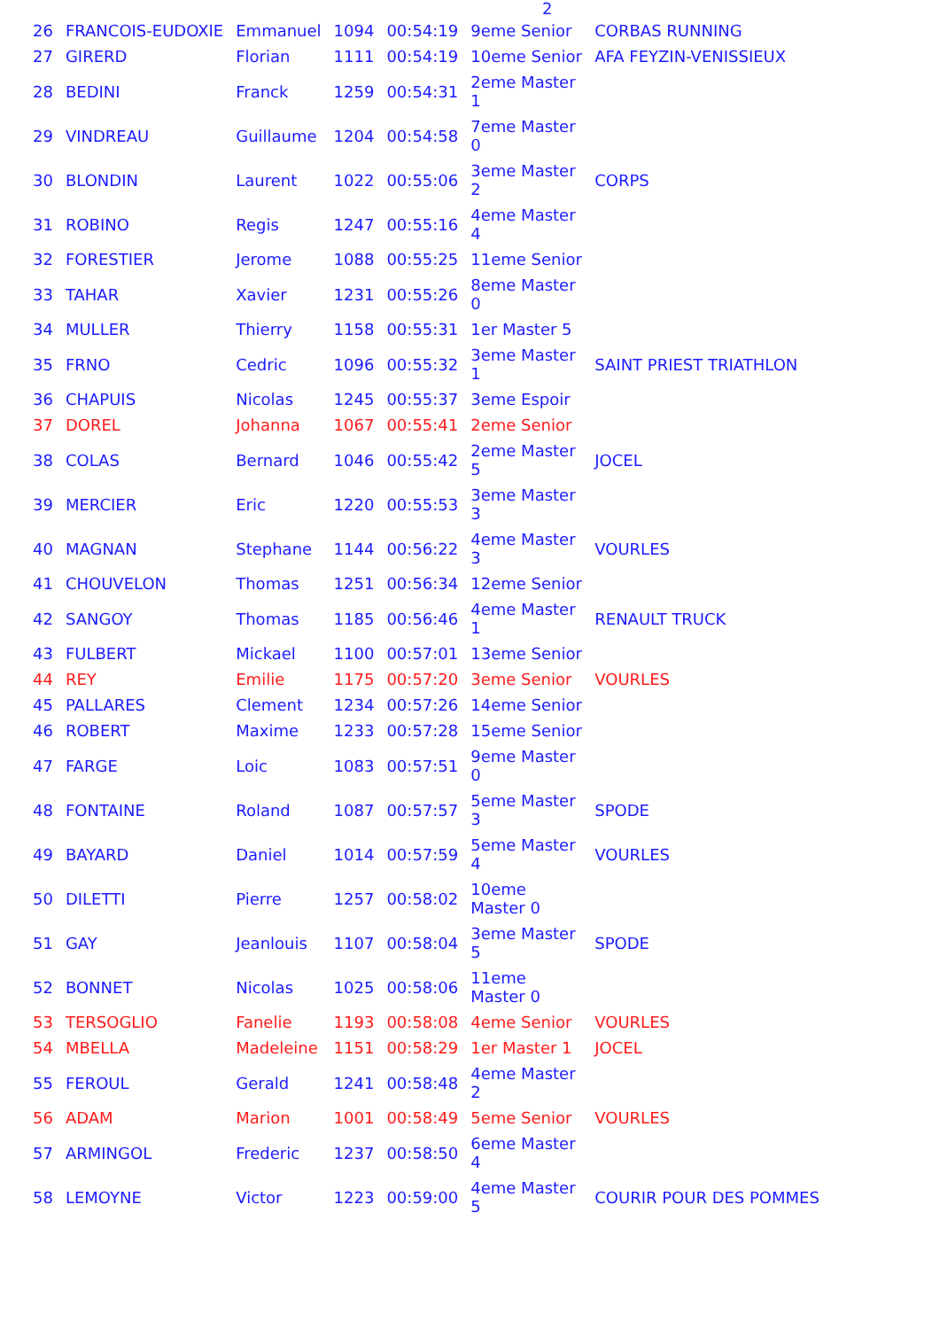2
| 26 | FRANCOIS-EUDOXIE | Emmanuel | 1094 | 00:54:19 | 9eme Senior | CORBAS RUNNING |
| 27 | GIRERD | Florian | 1111 | 00:54:19 | 10eme Senior | AFA FEYZIN-VENISSIEUX |
| 28 | BEDINI | Franck | 1259 | 00:54:31 | 2eme Master 1 | |
| 29 | VINDREAU | Guillaume | 1204 | 00:54:58 | 7eme Master 0 | |
| 30 | BLONDIN | Laurent | 1022 | 00:55:06 | 3eme Master 2 | CORPS |
| 31 | ROBINO | Regis | 1247 | 00:55:16 | 4eme Master 4 | |
| 32 | FORESTIER | Jerome | 1088 | 00:55:25 | 11eme Senior | |
| 33 | TAHAR | Xavier | 1231 | 00:55:26 | 8eme Master 0 | |
| 34 | MULLER | Thierry | 1158 | 00:55:31 | 1er Master 5 | |
| 35 | FRNO | Cedric | 1096 | 00:55:32 | 3eme Master 1 | SAINT PRIEST TRIATHLON |
| 36 | CHAPUIS | Nicolas | 1245 | 00:55:37 | 3eme Espoir | |
| 37 | DOREL | Johanna | 1067 | 00:55:41 | 2eme Senior | |
| 38 | COLAS | Bernard | 1046 | 00:55:42 | 2eme Master 5 | JOCEL |
| 39 | MERCIER | Eric | 1220 | 00:55:53 | 3eme Master 3 | |
| 40 | MAGNAN | Stephane | 1144 | 00:56:22 | 4eme Master 3 | VOURLES |
| 41 | CHOUVELON | Thomas | 1251 | 00:56:34 | 12eme Senior | |
| 42 | SANGOY | Thomas | 1185 | 00:56:46 | 4eme Master 1 | RENAULT TRUCK |
| 43 | FULBERT | Mickael | 1100 | 00:57:01 | 13eme Senior | |
| 44 | REY | Emilie | 1175 | 00:57:20 | 3eme Senior | VOURLES |
| 45 | PALLARES | Clement | 1234 | 00:57:26 | 14eme Senior | |
| 46 | ROBERT | Maxime | 1233 | 00:57:28 | 15eme Senior | |
| 47 | FARGE | Loic | 1083 | 00:57:51 | 9eme Master 0 | |
| 48 | FONTAINE | Roland | 1087 | 00:57:57 | 5eme Master 3 | SPODE |
| 49 | BAYARD | Daniel | 1014 | 00:57:59 | 5eme Master 4 | VOURLES |
| 50 | DILETTI | Pierre | 1257 | 00:58:02 | 10eme Master 0 | |
| 51 | GAY | Jeanlouis | 1107 | 00:58:04 | 3eme Master 5 | SPODE |
| 52 | BONNET | Nicolas | 1025 | 00:58:06 | 11eme Master 0 | |
| 53 | TERSOGLIO | Fanelie | 1193 | 00:58:08 | 4eme Senior | VOURLES |
| 54 | MBELLA | Madeleine | 1151 | 00:58:29 | 1er Master 1 | JOCEL |
| 55 | FEROUL | Gerald | 1241 | 00:58:48 | 4eme Master 2 | |
| 56 | ADAM | Marion | 1001 | 00:58:49 | 5eme Senior | VOURLES |
| 57 | ARMINGOL | Frederic | 1237 | 00:58:50 | 6eme Master 4 | |
| 58 | LEMOYNE | Victor | 1223 | 00:59:00 | 4eme Master 5 | COURIR POUR DES POMMES |